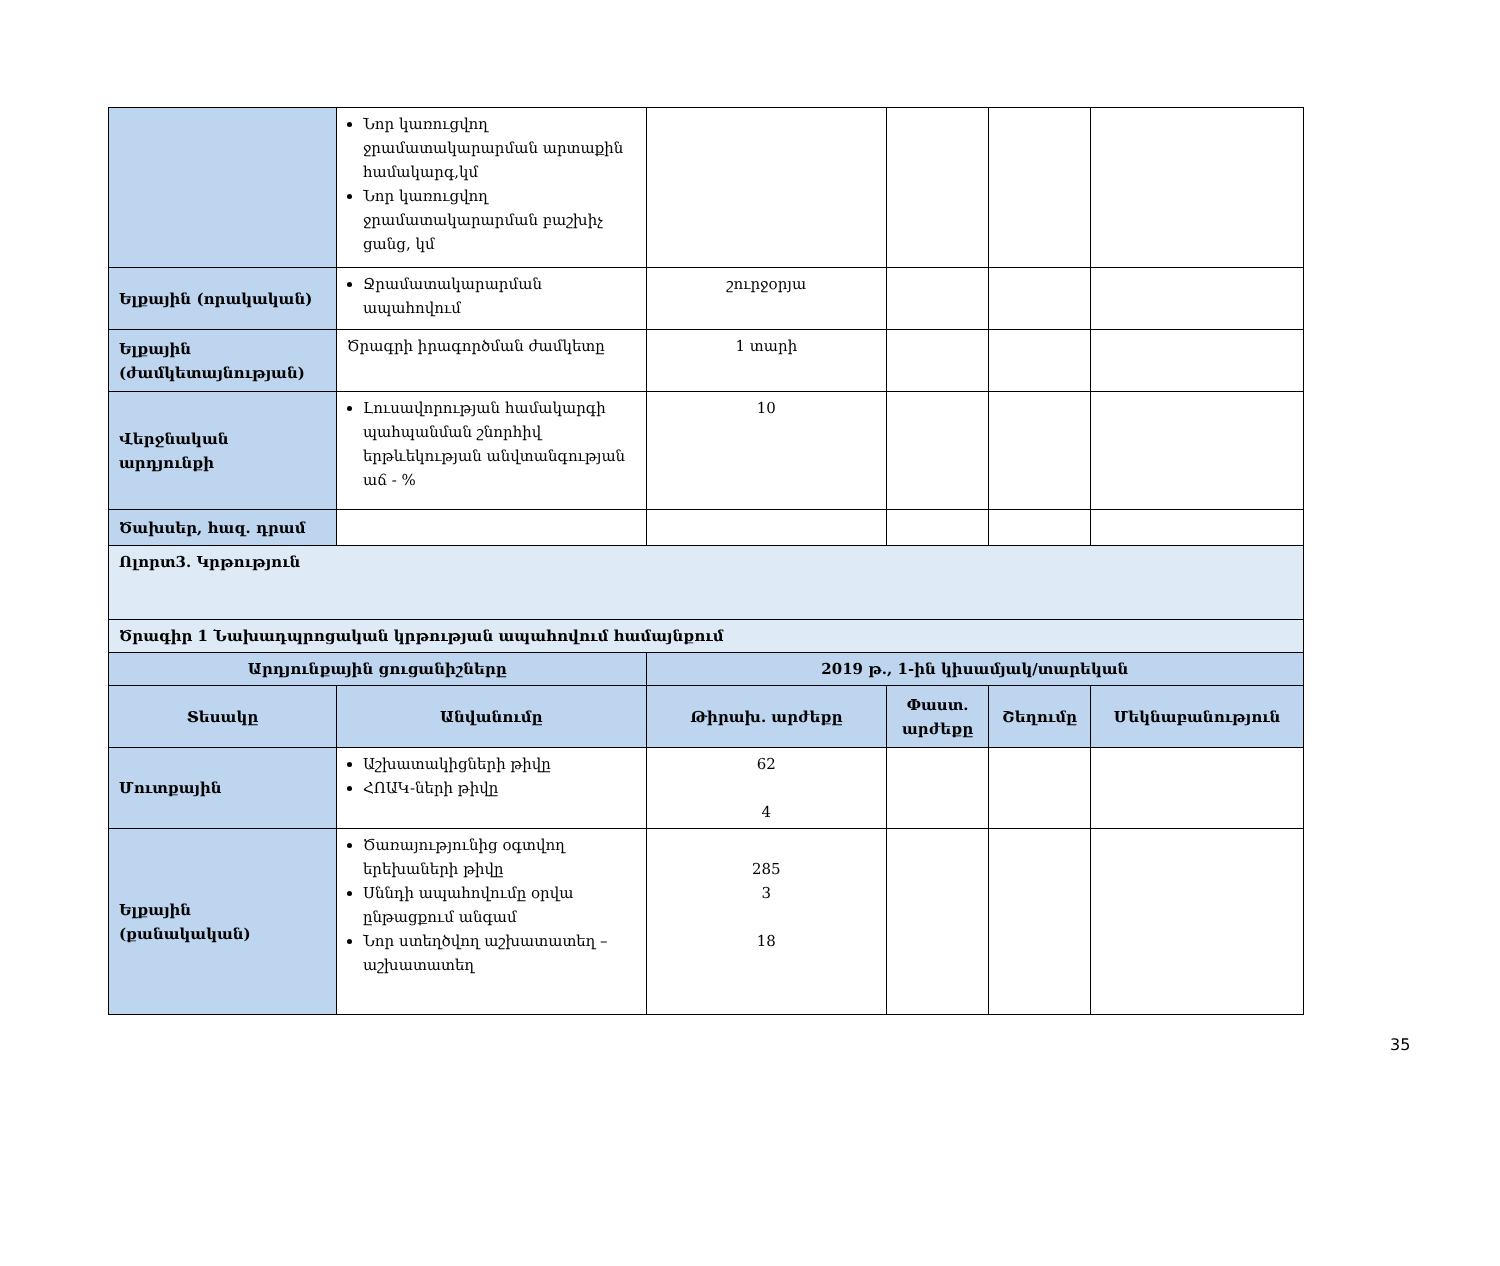| | Նոր կառուցվող ջրամատակարարման արտաքին համակարգ,կմ Նոր կառուցվող ջրամատակարարման բաշխիչ ցանց, կմ | | | | |
| Ելքային (որակական) | Ջրամատակարարման ապահովում | շուրջօրյա | | | |
| Ելքային (ժամկետայնության) | Ծրագրի իրագործման ժամկետը | 1 տարի | | | |
| Վերջնական արդյունքի | Լուսավորության համակարգի պահպանման շնորհիվ երթևեկության անվտանգության աճ - % | 10 | | | |
| Ծախսեր, հազ. դրամ | | | | | |
| Ոլորտ3. Կրթություն | | | | | |
| Ծրագիր 1 Նախադպրոցական կրթության ապահովում համայնքում | | | | | |
| Արդյունքային ցուցանիշները | | 2019 թ., 1-ին կիսամյակ/տարեկան | | | |
| Տեսակը | Անվանումը | Թիրախ. արժեքը | Փաստ. արժեքը | Շեղումը | Մեկնաբանություն |
| Մուտքային | Աշխատակիցների թիվը ՀՈԱԿ-ների թիվը | 62 4 | | | |
| Ելքային (քանակական) | Ծառայությունից օգտվող երեխաների թիվը Սննդի ապահովումը օրվա ընթացքում անգամ Նոր ստեղծվող աշխատատեղ – աշխատատեղ | 285 3 18 | | | |
35